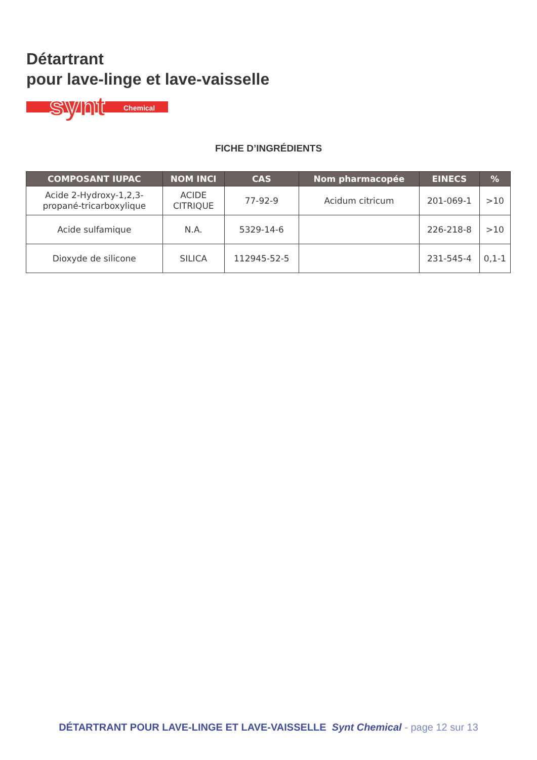Détartrant
pour lave-linge et lave-vaisselle
synt
Chemical
FICHE D’INGRÉDIENTS
| COMPOSANT IUPAC | NOM INCI | CAS | Nom pharmacopée | EINECS | % |
| --- | --- | --- | --- | --- | --- |
| Acide 2-Hydroxy-1,2,3- propané-tricarboxylique | ACIDE CITRIQUE | 77-92-9 | Acidum citricum | 201-069-1 | >10 |
| Acide sulfamique | N.A. | 5329-14-6 | | 226-218-8 | >10 |
| Dioxyde de silicone | SILICA | 112945-52-5 | | 231-545-4 | 0,1-1 |
DÉTARTRANT POUR LAVE-LINGE ET LAVE-VAISSELLE Synt Chemical - page 12 sur 13